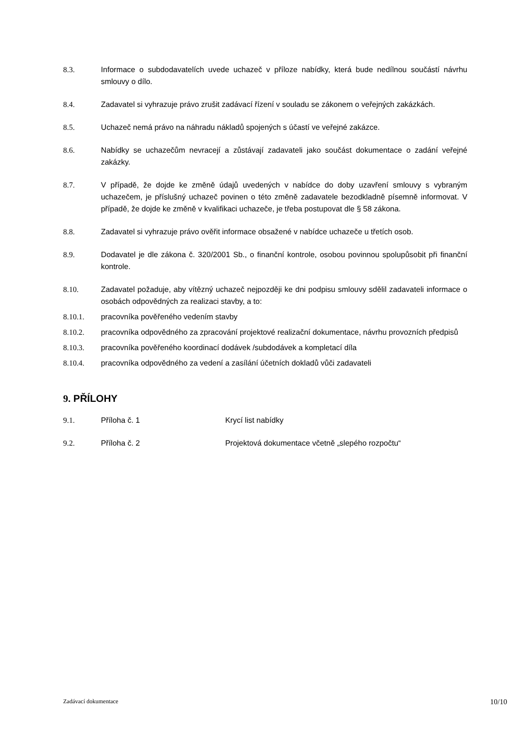8.3. Informace o subdodavatelích uvede uchazeč v příloze nabídky, která bude nedílnou součástí návrhu smlouvy o dílo.
8.4. Zadavatel si vyhrazuje právo zrušit zadávací řízení v souladu se zákonem o veřejných zakázkách.
8.5. Uchazeč nemá právo na náhradu nákladů spojených s účastí ve veřejné zakázce.
8.6. Nabídky se uchazečům nevracejí a zůstávají zadavateli jako součást dokumentace o zadání veřejné zakázky.
8.7. V případě, že dojde ke změně údajů uvedených v nabídce do doby uzavření smlouvy s vybraným uchazečem, je příslušný uchazeč povinen o této změně zadavatele bezodkladně písemně informovat. V případě, že dojde ke změně v kvalifikaci uchazeče, je třeba postupovat dle § 58 zákona.
8.8. Zadavatel si vyhrazuje právo ověřit informace obsažené v nabídce uchazeče u třetích osob.
8.9. Dodavatel je dle zákona č. 320/2001 Sb., o finanční kontrole, osobou povinnou spolupůsobit při finanční kontrole.
8.10. Zadavatel požaduje, aby vítězný uchazeč nejpozději ke dni podpisu smlouvy sdělil zadavateli informace o osobách odpovědných za realizaci stavby, a to:
8.10.1. pracovníka pověřeného vedením stavby
8.10.2. pracovníka odpovědného za zpracování projektové realizační dokumentace, návrhu provozních předpisů
8.10.3. pracovníka pověřeného koordinací dodávek /subdodávek a kompletací díla
8.10.4. pracovníka odpovědného za vedení a zasílání účetních dokladů vůči zadavateli
9. PŘÍLOHY
9.1. Příloha č. 1 Krycí list nabídky
9.2. Příloha č. 2 Projektová dokumentace včetně „slepého rozpočtu“
Zadávací dokumentace 10/10